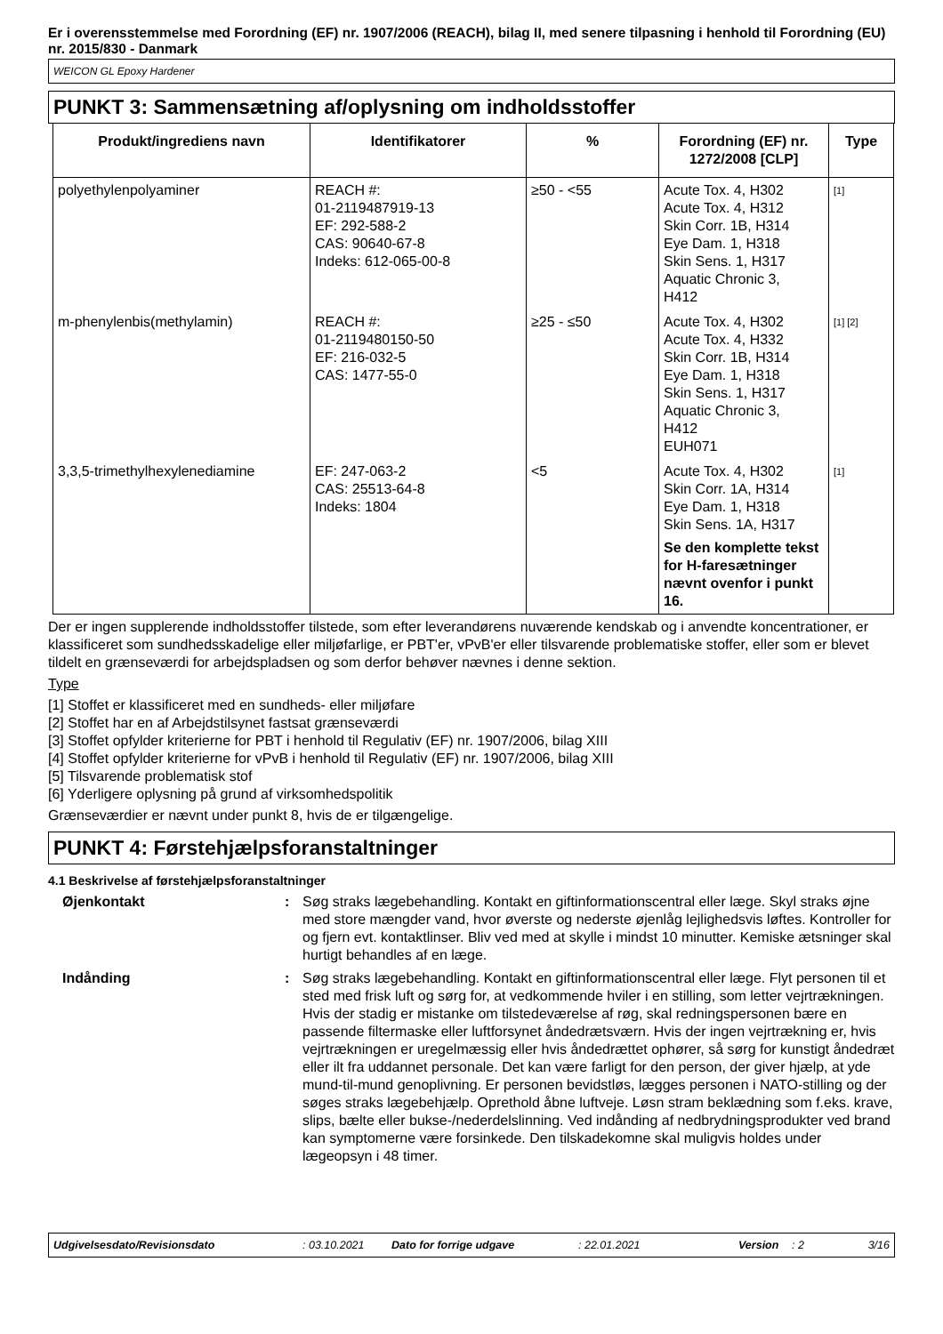Er i overensstemmelse med Forordning (EF) nr. 1907/2006 (REACH), bilag II, med senere tilpasning i henhold til Forordning (EU) nr. 2015/830 - Danmark
WEICON GL Epoxy Hardener
PUNKT 3: Sammensætning af/oplysning om indholdsstoffer
| Produkt/ingrediens navn | Identifikatorer | % | Forordning (EF) nr. 1272/2008 [CLP] | Type |
| --- | --- | --- | --- | --- |
| polyethylenpolyaminer | REACH #: 01-2119487919-13 EF: 292-588-2 CAS: 90640-67-8 Indeks: 612-065-00-8 | ≥50 - <55 | Acute Tox. 4, H302 Acute Tox. 4, H312 Skin Corr. 1B, H314 Eye Dam. 1, H318 Skin Sens. 1, H317 Aquatic Chronic 3, H412 | <sup>[1]</sup> |
| m-phenylenbis(methylamin) | REACH #: 01-2119480150-50 EF: 216-032-5 CAS: 1477-55-0 | ≥25 - ≤50 | Acute Tox. 4, H302 Acute Tox. 4, H332 Skin Corr. 1B, H314 Eye Dam. 1, H318 Skin Sens. 1, H317 Aquatic Chronic 3, H412 EUH071 | <sup>[1] [2]</sup> |
| 3,3,5-trimethylhexylenediamine | EF: 247-063-2 CAS: 25513-64-8 Indeks: 1804 | <5 | Acute Tox. 4, H302 Skin Corr. 1A, H314 Eye Dam. 1, H318 Skin Sens. 1A, H317 Se den komplette tekst for H-faresætninger nævnt ovenfor i punkt 16. | <sup>[1]</sup> |
Der er ingen supplerende indholdsstoffer tilstede, som efter leverandørens nuværende kendskab og i anvendte koncentrationer, er klassificeret som sundhedsskadelige eller miljøfarlige, er PBT'er, vPvB'er eller tilsvarende problematiske stoffer, eller som er blevet tildelt en grænseværdi for arbejdspladsen og som derfor behøver nævnes i denne sektion.
Type
[1] Stoffet er klassificeret med en sundheds- eller miljøfare
[2] Stoffet har en af Arbejdstilsynet fastsat grænseværdi
[3] Stoffet opfylder kriterierne for PBT i henhold til Regulativ (EF) nr. 1907/2006, bilag XIII
[4] Stoffet opfylder kriterierne for vPvB i henhold til Regulativ (EF) nr. 1907/2006, bilag XIII
[5] Tilsvarende problematisk stof
[6] Yderligere oplysning på grund af virksomhedspolitik
Grænseværdier er nævnt under punkt 8, hvis de er tilgængelige.
PUNKT 4: Førstehjælpsforanstaltninger
4.1 Beskrivelse af førstehjælpsforanstaltninger
Øjenkontakt : Søg straks lægebehandling. Kontakt en giftinformationscentral eller læge. Skyl straks øjne med store mængder vand, hvor øverste og nederste øjenlåg lejlighedsvis løftes. Kontroller for og fjern evt. kontaktlinser. Bliv ved med at skylle i mindst 10 minutter. Kemiske ætsninger skal hurtigt behandles af en læge.
Indånding : Søg straks lægebehandling. Kontakt en giftinformationscentral eller læge. Flyt personen til et sted med frisk luft og sørg for, at vedkommende hviler i en stilling, som letter vejrtrækningen. Hvis der stadig er mistanke om tilstedeværelse af røg, skal redningspersonen bære en passende filtermaske eller luftforsynet åndedrætsværn. Hvis der ingen vejrtrækning er, hvis vejrtrækningen er uregelmæssig eller hvis åndedrættet ophører, så sørg for kunstigt åndedræt eller ilt fra uddannet personale. Det kan være farligt for den person, der giver hjælp, at yde mund-til-mund genoplivning. Er personen bevidstløs, lægges personen i NATO-stilling og der søges straks lægebehjælp. Oprethold åbne luftveje. Løsn stram beklædning som f.eks. krave, slips, bælte eller bukse-/nederdelslinning. Ved indånding af nedbrydningsprodukter ved brand kan symptomerne være forsinkede. Den tilskadekomne skal muligvis holdes under lægeopsyn i 48 timer.
Udgivelsesdato/Revisionsdato: 03.10.2021 Dato for forrige udgave: 22.01.2021 Version: 2 3/16